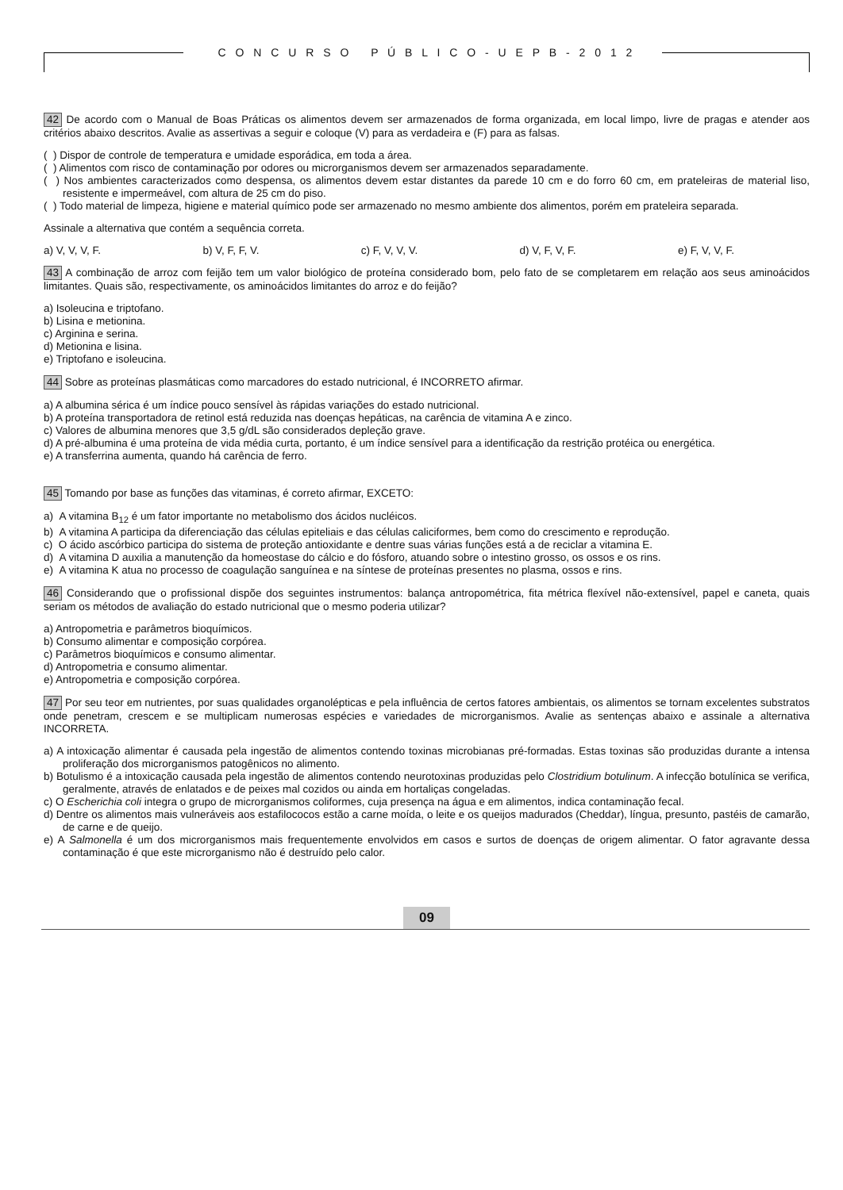C O N C U R S O P Ú B L I C O - U E P B - 2 0 1 2
42 De acordo com o Manual de Boas Práticas os alimentos devem ser armazenados de forma organizada, em local limpo, livre de pragas e atender aos critérios abaixo descritos. Avalie as assertivas a seguir e coloque (V) para as verdadeira e (F) para as falsas.
( ) Dispor de controle de temperatura e umidade esporádica, em toda a área.
( ) Alimentos com risco de contaminação por odores ou microrganismos devem ser armazenados separadamente.
( ) Nos ambientes caracterizados como despensa, os alimentos devem estar distantes da parede 10 cm e do forro 60 cm, em prateleiras de material liso, resistente e impermeável, com altura de 25 cm do piso.
( ) Todo material de limpeza, higiene e material químico pode ser armazenado no mesmo ambiente dos alimentos, porém em prateleira separada.
Assinale a alternativa que contém a sequência correta.
a) V, V, V, F. b) V, F, F, V. c) F, V, V, V. d) V, F, V, F. e) F, V, V, F.
43 A combinação de arroz com feijão tem um valor biológico de proteína considerado bom, pelo fato de se completarem em relação aos seus aminoácidos limitantes. Quais são, respectivamente, os aminoácidos limitantes do arroz e do feijão?
a) Isoleucina e triptofano.
b) Lisina e metionina.
c) Arginina e serina.
d) Metionina e lisina.
e) Triptofano e isoleucina.
44 Sobre as proteínas plasmáticas como marcadores do estado nutricional, é INCORRETO afirmar.
a) A albumina sérica é um índice pouco sensível às rápidas variações do estado nutricional.
b) A proteína transportadora de retinol está reduzida nas doenças hepáticas, na carência de vitamina A e zinco.
c) Valores de albumina menores que 3,5 g/dL são considerados depleção grave.
d) A pré-albumina é uma proteína de vida média curta, portanto, é um índice sensível para a identificação da restrição protéica ou energética.
e) A transferrina aumenta, quando há carência de ferro.
45 Tomando por base as funções das vitaminas, é correto afirmar, EXCETO:
a) A vitamina B<sub>12</sub> é um fator importante no metabolismo dos ácidos nucléicos.
b) A vitamina A participa da diferenciação das células epiteliais e das células caliciformes, bem como do crescimento e reprodução.
c) O ácido ascórbico participa do sistema de proteção antioxidante e dentre suas várias funções está a de reciclar a vitamina E.
d) A vitamina D auxilia a manutenção da homeostase do cálcio e do fósforo, atuando sobre o intestino grosso, os ossos e os rins.
e) A vitamina K atua no processo de coagulação sanguínea e na síntese de proteínas presentes no plasma, ossos e rins.
46 Considerando que o profissional dispõe dos seguintes instrumentos: balança antropométrica, fita métrica flexível não-extensível, papel e caneta, quais seriam os métodos de avaliação do estado nutricional que o mesmo poderia utilizar?
a) Antropometria e parâmetros bioquímicos.
b) Consumo alimentar e composição corpórea.
c) Parâmetros bioquímicos e consumo alimentar.
d) Antropometria e consumo alimentar.
e) Antropometria e composição corpórea.
47 Por seu teor em nutrientes, por suas qualidades organolépticas e pela influência de certos fatores ambientais, os alimentos se tornam excelentes substratos onde penetram, crescem e se multiplicam numerosas espécies e variedades de microrganismos. Avalie as sentenças abaixo e assinale a alternativa INCORRETA.
a) A intoxicação alimentar é causada pela ingestão de alimentos contendo toxinas microbianas pré-formadas. Estas toxinas são produzidas durante a intensa proliferação dos microrganismos patogênicos no alimento.
b) Botulismo é a intoxicação causada pela ingestão de alimentos contendo neurotoxinas produzidas pelo Clostridium botulinum. A infecção botulínica se verifica, geralmente, através de enlatados e de peixes mal cozidos ou ainda em hortaliças congeladas.
c) O Escherichia coli integra o grupo de microrganismos coliformes, cuja presença na água e em alimentos, indica contaminação fecal.
d) Dentre os alimentos mais vulneráveis aos estafilococos estão a carne moída, o leite e os queijos madurados (Cheddar), língua, presunto, pastéis de camarão, de carne e de queijo.
e) A Salmonella é um dos microrganismos mais frequentemente envolvidos em casos e surtos de doenças de origem alimentar. O fator agravante dessa contaminação é que este microrganismo não é destruído pelo calor.
09